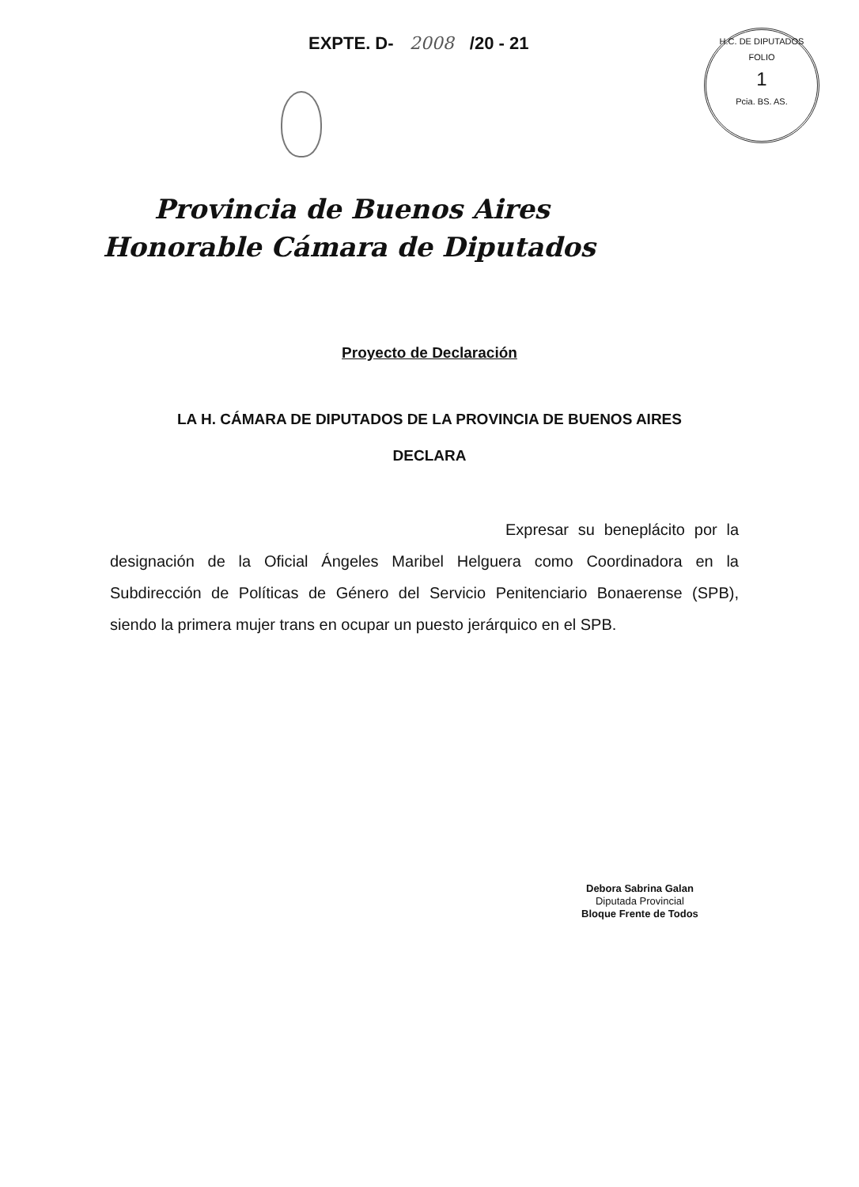EXPTE. D- 2008 /20 - 21
H.C. DE DIPUTADOS
FOLIO
1
Pcia. BS. AS.
Provincia de Buenos Aires
Honorable Cámara de Diputados
Proyecto de Declaración
LA H. CÁMARA DE DIPUTADOS DE LA PROVINCIA DE BUENOS AIRES
DECLARA
Expresar su beneplácito por la designación de la Oficial Ángeles Maribel Helguera como Coordinadora en la Subdirección de Políticas de Género del Servicio Penitenciario Bonaerense (SPB), siendo la primera mujer trans en ocupar un puesto jerárquico en el SPB.
Debora Sabrina Galan
Diputada Provincial
Bloque Frente de Todos